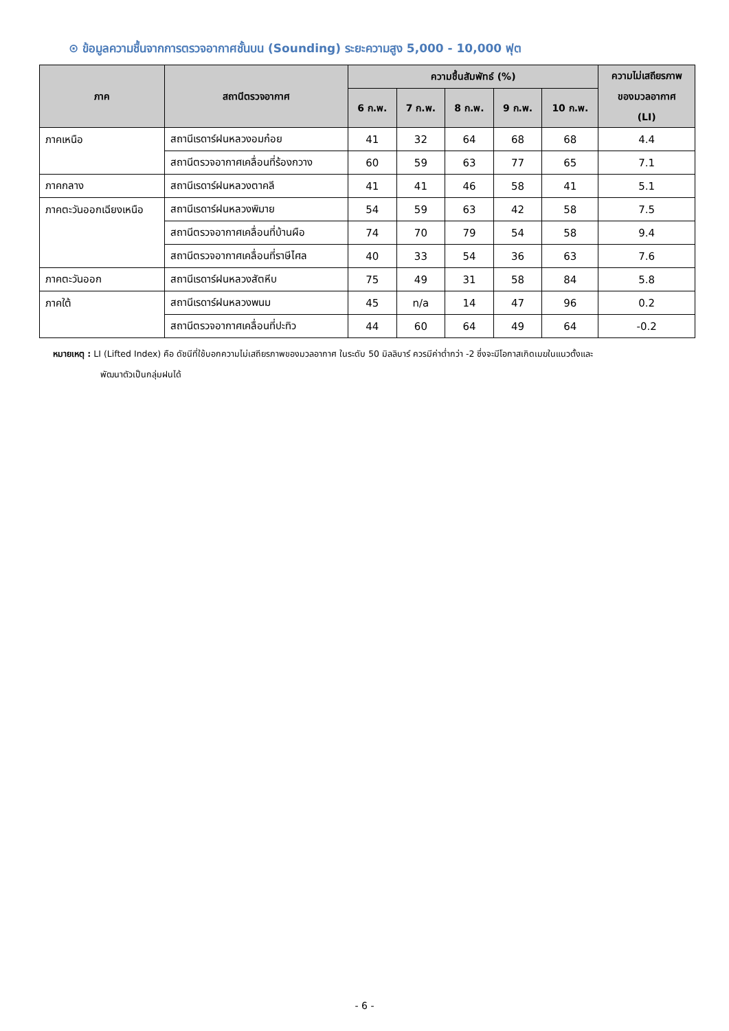⊙ ข้อมูลความชื้นจากการตรวจอากาศชั้นบน (Sounding) ระยะความสูง 5,000 - 10,000 ฟุต
| ภาค | สถานีตรวจอากาศ | ความชื้นสัมพัทธ์ (%) | | | | | ความไม่เสถียรภาพ ของมวลอากาศ (LI) |
| --- | --- | --- | --- | --- | --- | --- | --- |
| | | 6 ก.พ. | 7 ก.พ. | 8 ก.พ. | 9 ก.พ. | 10 ก.พ. | |
| ภาคเหนือ | สถานีเรดาร์ฝนหลวงอมก๋อย | 41 | 32 | 64 | 68 | 68 | 4.4 |
| | สถานีตรวจอากาศเคลื่อนที่ร้องกวาง | 60 | 59 | 63 | 77 | 65 | 7.1 |
| ภาคกลาง | สถานีเรดาร์ฝนหลวงตาคลี | 41 | 41 | 46 | 58 | 41 | 5.1 |
| ภาคตะวันออกเฉียงเหนือ | สถานีเรดาร์ฝนหลวงพิมาย | 54 | 59 | 63 | 42 | 58 | 7.5 |
| | สถานีตรวจอากาศเคลื่อนที่บ้านผือ | 74 | 70 | 79 | 54 | 58 | 9.4 |
| | สถานีตรวจอากาศเคลื่อนที่ราษีไศล | 40 | 33 | 54 | 36 | 63 | 7.6 |
| ภาคตะวันออก | สถานีเรดาร์ฝนหลวงสัตหีบ | 75 | 49 | 31 | 58 | 84 | 5.8 |
| ภาคใต้ | สถานีเรดาร์ฝนหลวงพนม | 45 | n/a | 14 | 47 | 96 | 0.2 |
| | สถานีตรวจอากาศเคลื่อนที่ปะทิว | 44 | 60 | 64 | 49 | 64 | -0.2 |
หมายเหตุ : LI (Lifted Index) คือ ดัชนีที่ใช้บอกความไม่เสถียรภาพของมวลอากาศ ในระดับ 50 มิลลิบาร์ ควรมีค่าต่ำกว่า -2 ซึ่งจะมีโอกาสเกิดเมฆในแนวตั้งและ
พัฒนาตัวเป็นกลุ่มฝนได้
- 6 -